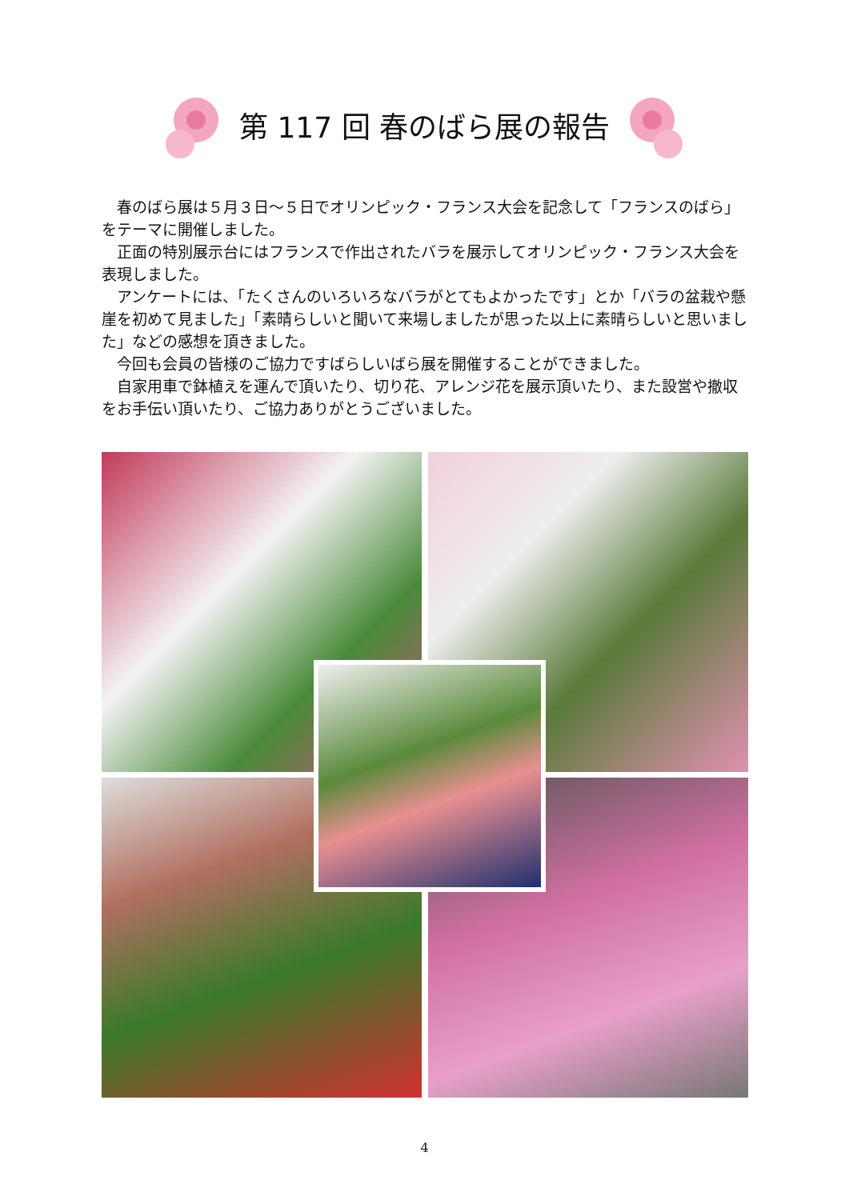第 117 回 春のばら展の報告
春のばら展は５月３日～５日でオリンピック・フランス大会を記念して「フランスのばら」をテーマに開催しました。
正面の特別展示台にはフランスで作出されたバラを展示してオリンピック・フランス大会を表現しました。
アンケートには、「たくさんのいろいろなバラがとてもよかったです」とか「バラの盆栽や懸崖を初めて見ました」「素晴らしいと聞いて来場しましたが思った以上に素晴らしいと思いました」などの感想を頂きました。
今回も会員の皆様のご協力ですばらしいばら展を開催することができました。
自家用車で鉢植えを運んで頂いたり、切り花、アレンジ花を展示頂いたり、また設営や撤収をお手伝い頂いたり、ご協力ありがとうございました。
4